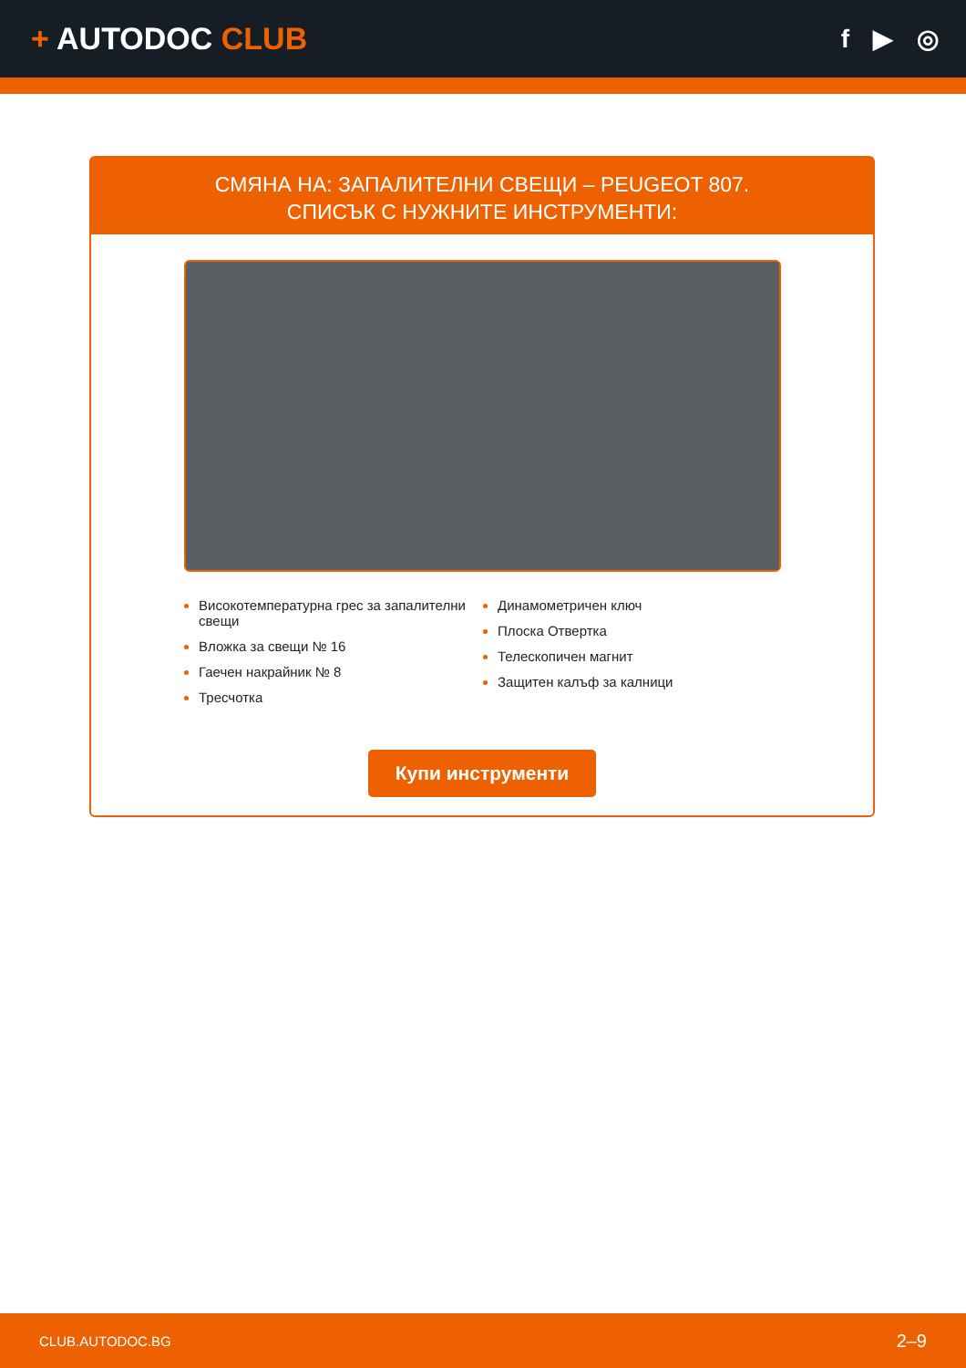+ AUTODOC CLUB
f ▶ ◎
СМЯНА НА: ЗАПАЛИТЕЛНИ СВЕЩИ – PEUGEOT 807.
СПИСЪК С НУЖНИТЕ ИНСТРУМЕНТИ:
Високотемпературна грес за запалителни свещи
Вложка за свещи № 16
Гаечен накрайник № 8
Тресчотка
Динамометричен ключ
Плоска Отвертка
Телескопичен магнит
Защитен калъф за калници
Купи инструменти
CLUB.AUTODOC.BG 2–9